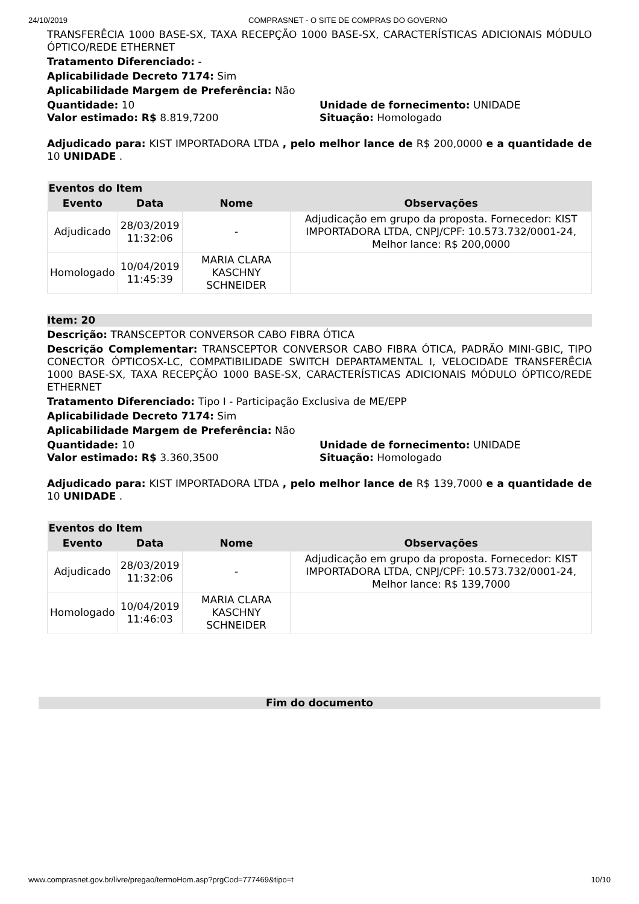24/10/2019 COMPRASNET - O SITE DE COMPRAS DO GOVERNO
TRANSFERÊCIA 1000 BASE-SX, TAXA RECEPÇÃO 1000 BASE-SX, CARACTERÍSTICAS ADICIONAIS MÓDULO ÓPTICO/REDE ETHERNET
Tratamento Diferenciado: -
Aplicabilidade Decreto 7174: Sim
Aplicabilidade Margem de Preferência: Não
Quantidade: 10 Unidade de fornecimento: UNIDADE
Valor estimado: R$ 8.819,7200 Situação: Homologado
Adjudicado para: KIST IMPORTADORA LTDA , pelo melhor lance de R$ 200,0000 e a quantidade de 10 UNIDADE .
| Eventos do Item | | | |
| --- | --- | --- | --- |
| Evento | Data | Nome | Observações |
| Adjudicado | 28/03/2019 11:32:06 | - | Adjudicação em grupo da proposta. Fornecedor: KIST IMPORTADORA LTDA, CNPJ/CPF: 10.573.732/0001-24, Melhor lance: R$ 200,0000 |
| Homologado | 10/04/2019 11:45:39 | MARIA CLARA KASCHNY SCHNEIDER | |
Item: 20
Descrição: TRANSCEPTOR CONVERSOR CABO FIBRA ÓTICA
Descrição Complementar: TRANSCEPTOR CONVERSOR CABO FIBRA ÓTICA, PADRÃO MINI-GBIC, TIPO CONECTOR ÓPTICOSX-LC, COMPATIBILIDADE SWITCH DEPARTAMENTAL I, VELOCIDADE TRANSFERÊCIA 1000 BASE-SX, TAXA RECEPÇÃO 1000 BASE-SX, CARACTERÍSTICAS ADICIONAIS MÓDULO ÓPTICO/REDE ETHERNET
Tratamento Diferenciado: Tipo I - Participação Exclusiva de ME/EPP
Aplicabilidade Decreto 7174: Sim
Aplicabilidade Margem de Preferência: Não
Quantidade: 10 Unidade de fornecimento: UNIDADE
Valor estimado: R$ 3.360,3500 Situação: Homologado
Adjudicado para: KIST IMPORTADORA LTDA , pelo melhor lance de R$ 139,7000 e a quantidade de 10 UNIDADE .
| Eventos do Item | | | |
| --- | --- | --- | --- |
| Evento | Data | Nome | Observações |
| Adjudicado | 28/03/2019 11:32:06 | - | Adjudicação em grupo da proposta. Fornecedor: KIST IMPORTADORA LTDA, CNPJ/CPF: 10.573.732/0001-24, Melhor lance: R$ 139,7000 |
| Homologado | 10/04/2019 11:46:03 | MARIA CLARA KASCHNY SCHNEIDER | |
Fim do documento
www.comprasnet.gov.br/livre/pregao/termoHom.asp?prgCod=777469&tipo=t 10/10